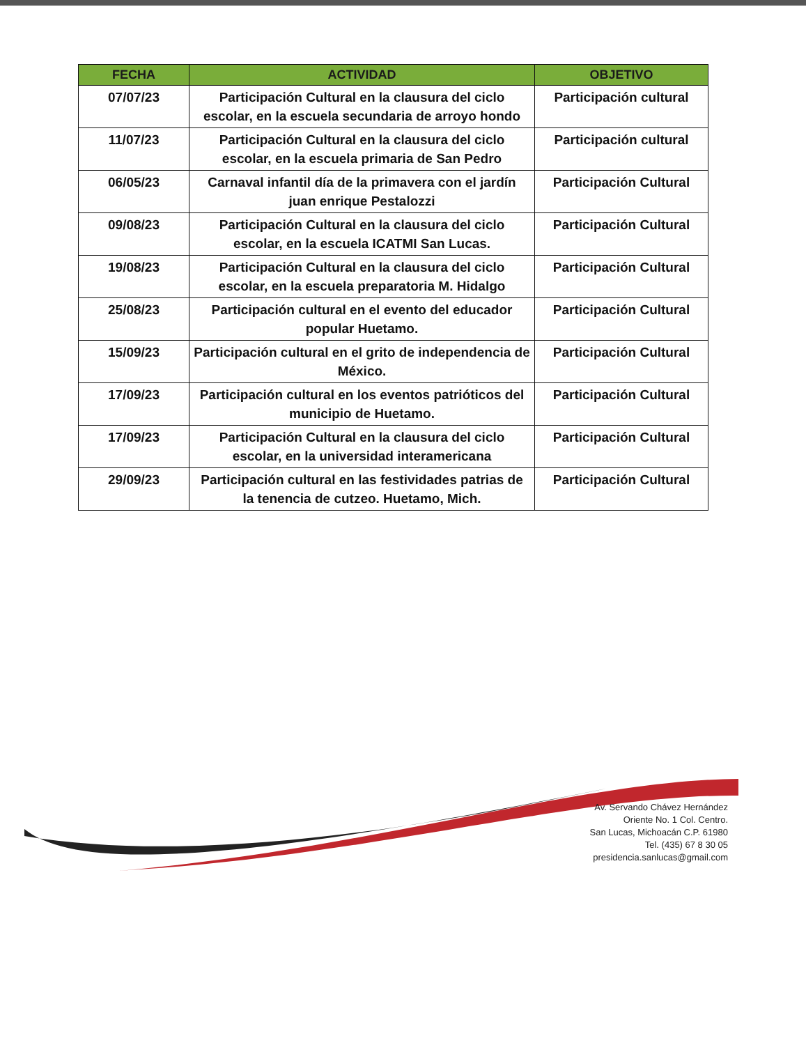| FECHA | ACTIVIDAD | OBJETIVO |
| --- | --- | --- |
| 07/07/23 | Participación Cultural en la clausura del ciclo escolar, en la escuela secundaria de arroyo hondo | Participación cultural |
| 11/07/23 | Participación Cultural en la clausura del ciclo escolar, en la escuela primaria de San Pedro | Participación cultural |
| 06/05/23 | Carnaval infantil día de la primavera con el jardín juan enrique Pestalozzi | Participación Cultural |
| 09/08/23 | Participación Cultural en la clausura del ciclo escolar, en la escuela ICATMI San Lucas. | Participación Cultural |
| 19/08/23 | Participación Cultural en la clausura del ciclo escolar, en la escuela preparatoria M. Hidalgo | Participación Cultural |
| 25/08/23 | Participación cultural en el evento del educador popular Huetamo. | Participación Cultural |
| 15/09/23 | Participación cultural en el grito de independencia de México. | Participación Cultural |
| 17/09/23 | Participación cultural en los eventos patrióticos del municipio de Huetamo. | Participación Cultural |
| 17/09/23 | Participación Cultural en la clausura del ciclo escolar, en la universidad interamericana | Participación Cultural |
| 29/09/23 | Participación cultural en las festividades patrias de la tenencia de cutzeo. Huetamo, Mich. | Participación Cultural |
Av. Servando Chávez Hernández
Oriente No. 1 Col. Centro.
San Lucas, Michoacán C.P. 61980
Tel. (435) 67 8 30 05
presidencia.sanlucas@gmail.com